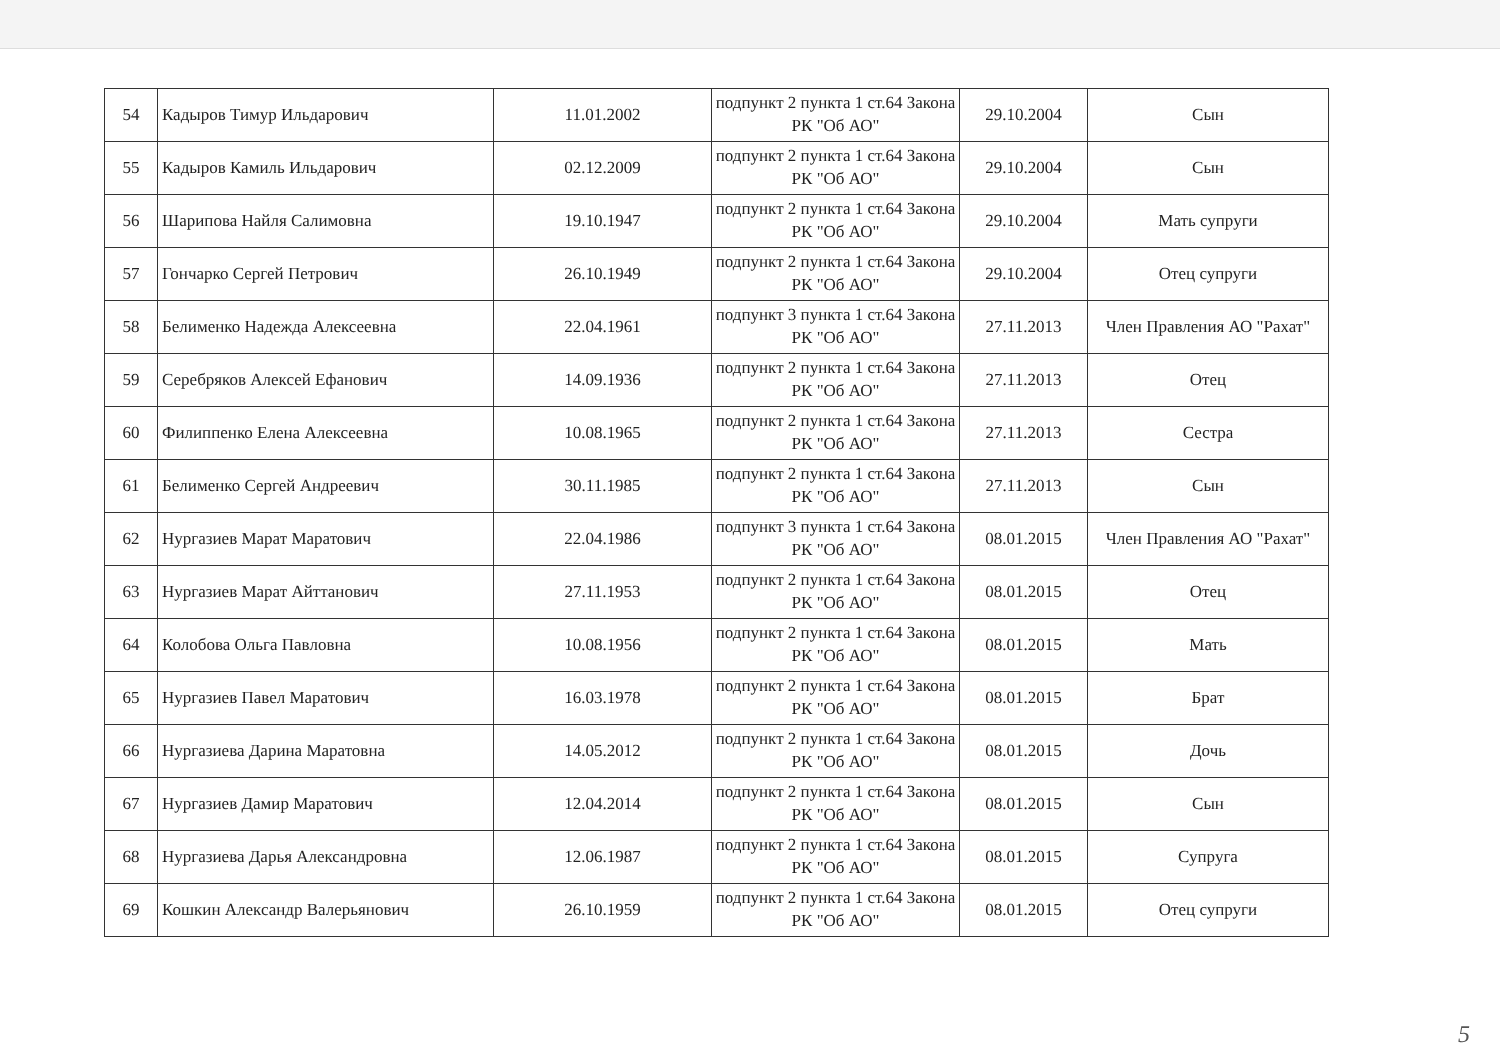| 54 | Кадыров Тимур Ильдарович | 11.01.2002 | подпункт 2 пункта 1 ст.64 Закона РК "Об АО" | 29.10.2004 | Сын |
| 55 | Кадыров Камиль Ильдарович | 02.12.2009 | подпункт 2 пункта 1 ст.64 Закона РК "Об АО" | 29.10.2004 | Сын |
| 56 | Шарипова Найля Салимовна | 19.10.1947 | подпункт 2 пункта 1 ст.64 Закона РК "Об АО" | 29.10.2004 | Мать супруги |
| 57 | Гончарко Сергей Петрович | 26.10.1949 | подпункт 2 пункта 1 ст.64 Закона РК "Об АО" | 29.10.2004 | Отец супруги |
| 58 | Белименко Надежда Алексеевна | 22.04.1961 | подпункт 3 пункта 1 ст.64 Закона РК "Об АО" | 27.11.2013 | Член Правления АО "Рахат" |
| 59 | Серебряков Алексей Ефанович | 14.09.1936 | подпункт 2 пункта 1 ст.64 Закона РК "Об АО" | 27.11.2013 | Отец |
| 60 | Филиппенко Елена Алексеевна | 10.08.1965 | подпункт 2 пункта 1 ст.64 Закона РК "Об АО" | 27.11.2013 | Сестра |
| 61 | Белименко Сергей Андреевич | 30.11.1985 | подпункт 2 пункта 1 ст.64 Закона РК "Об АО" | 27.11.2013 | Сын |
| 62 | Нургазиев Марат Маратович | 22.04.1986 | подпункт 3 пункта 1 ст.64 Закона РК "Об АО" | 08.01.2015 | Член Правления АО "Рахат" |
| 63 | Нургазиев Марат Айттанович | 27.11.1953 | подпункт 2 пункта 1 ст.64 Закона РК "Об АО" | 08.01.2015 | Отец |
| 64 | Колобова Ольга Павловна | 10.08.1956 | подпункт 2 пункта 1 ст.64 Закона РК "Об АО" | 08.01.2015 | Мать |
| 65 | Нургазиев Павел Маратович | 16.03.1978 | подпункт 2 пункта 1 ст.64 Закона РК "Об АО" | 08.01.2015 | Брат |
| 66 | Нургазиева Дарина Маратовна | 14.05.2012 | подпункт 2 пункта 1 ст.64 Закона РК "Об АО" | 08.01.2015 | Дочь |
| 67 | Нургазиев Дамир Маратович | 12.04.2014 | подпункт 2 пункта 1 ст.64 Закона РК "Об АО" | 08.01.2015 | Сын |
| 68 | Нургазиева Дарья Александровна | 12.06.1987 | подпункт 2 пункта 1 ст.64 Закона РК "Об АО" | 08.01.2015 | Супруга |
| 69 | Кошкин Александр Валерьянович | 26.10.1959 | подпункт 2 пункта 1 ст.64 Закона РК "Об АО" | 08.01.2015 | Отец супруги |
5